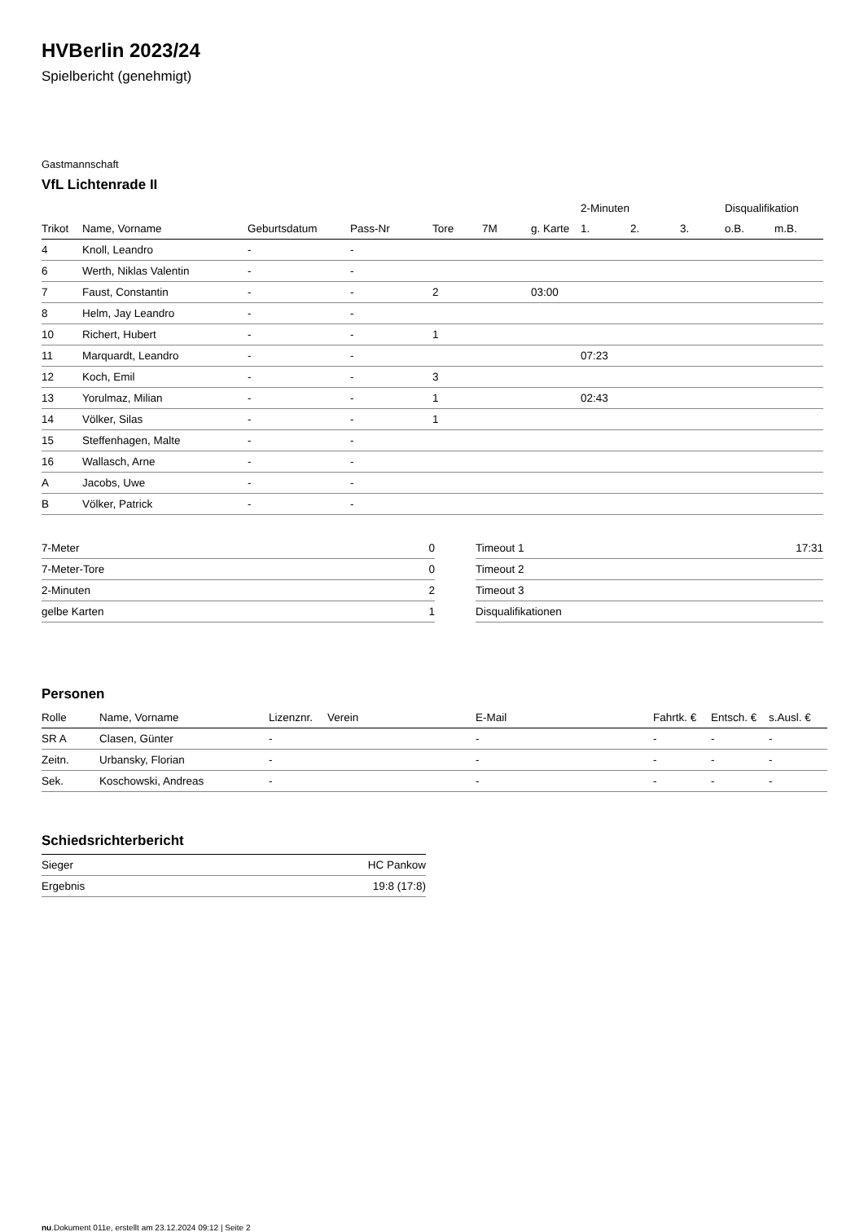HVBerlin 2023/24
Spielbericht (genehmigt)
Gastmannschaft
VfL Lichtenrade II
| | | | | | | | 2-Minuten | | | Disqualifikation | |
| --- | --- | --- | --- | --- | --- | --- | --- | --- | --- | --- | --- |
| Trikot | Name, Vorname | Geburtsdatum | Pass-Nr | Tore | 7M | g. Karte | 1. | 2. | 3. | o.B. | m.B. |
| 4 | Knoll, Leandro | - | - | | | | | | | | |
| 6 | Werth, Niklas Valentin | - | - | | | | | | | | |
| 7 | Faust, Constantin | - | - | 2 | | 03:00 | | | | | |
| 8 | Helm, Jay Leandro | - | - | | | | | | | | |
| 10 | Richert, Hubert | - | - | 1 | | | | | | | |
| 11 | Marquardt, Leandro | - | - | | | | 07:23 | | | | |
| 12 | Koch, Emil | - | - | 3 | | | | | | | |
| 13 | Yorulmaz, Milian | - | - | 1 | | | 02:43 | | | | |
| 14 | Völker, Silas | - | - | 1 | | | | | | | |
| 15 | Steffenhagen, Malte | - | - | | | | | | | | |
| 16 | Wallasch, Arne | - | - | | | | | | | | |
| A | Jacobs, Uwe | - | - | | | | | | | | |
| B | Völker, Patrick | - | - | | | | | | | | |
| 7-Meter | 0 |
| 7-Meter-Tore | 0 |
| 2-Minuten | 2 |
| gelbe Karten | 1 |
| Timeout 1 | 17:31 |
| Timeout 2 | |
| Timeout 3 | |
| Disqualifikationen | |
Personen
| Rolle | Name, Vorname | Lizenznr. | Verein | E-Mail | Fahrtk. € | Entsch. € | s.Ausl. € |
| --- | --- | --- | --- | --- | --- | --- | --- |
| SR A | Clasen, Günter | - | | - | - | - | - |
| Zeitn. | Urbansky, Florian | - | | - | - | - | - |
| Sek. | Koschowski, Andreas | - | | - | - | - | - |
Schiedsrichterbericht
| Sieger | HC Pankow |
| Ergebnis | 19:8 (17:8) |
nu.Dokument 011e, erstellt am 23.12.2024 09:12 | Seite 2